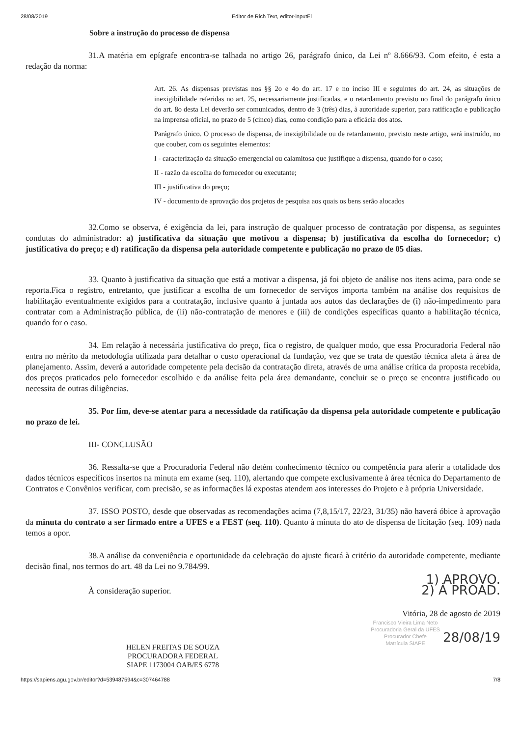28/08/2019 Editor de Rich Text, editor-inputEl
Sobre a instrução do processo de dispensa
31.A matéria em epígrafe encontra-se talhada no artigo 26, parágrafo único, da Lei nº 8.666/93. Com efeito, é esta a redação da norma:
Art. 26. As dispensas previstas nos §§ 2o e 4o do art. 17 e no inciso III e seguintes do art. 24, as situações de inexigibilidade referidas no art. 25, necessariamente justificadas, e o retardamento previsto no final do parágrafo único do art. 8o desta Lei deverão ser comunicados, dentro de 3 (três) dias, à autoridade superior, para ratificação e publicação na imprensa oficial, no prazo de 5 (cinco) dias, como condição para a eficácia dos atos.
Parágrafo único. O processo de dispensa, de inexigibilidade ou de retardamento, previsto neste artigo, será instruído, no que couber, com os seguintes elementos:
I - caracterização da situação emergencial ou calamitosa que justifique a dispensa, quando for o caso;
II - razão da escolha do fornecedor ou executante;
III - justificativa do preço;
IV - documento de aprovação dos projetos de pesquisa aos quais os bens serão alocados
32.Como se observa, é exigência da lei, para instrução de qualquer processo de contratação por dispensa, as seguintes condutas do administrador: a) justificativa da situação que motivou a dispensa; b) justificativa da escolha do fornecedor; c) justificativa do preço; e d) ratificação da dispensa pela autoridade competente e publicação no prazo de 05 dias.
33. Quanto à justificativa da situação que está a motivar a dispensa, já foi objeto de análise nos itens acima, para onde se reporta.Fica o registro, entretanto, que justificar a escolha de um fornecedor de serviços importa também na análise dos requisitos de habilitação eventualmente exigidos para a contratação, inclusive quanto à juntada aos autos das declarações de (i) não-impedimento para contratar com a Administração pública, de (ii) não-contratação de menores e (iii) de condições específicas quanto a habilitação técnica, quando for o caso.
34. Em relação à necessária justificativa do preço, fica o registro, de qualquer modo, que essa Procuradoria Federal não entra no mérito da metodologia utilizada para detalhar o custo operacional da fundação, vez que se trata de questão técnica afeta à área de planejamento. Assim, deverá a autoridade competente pela decisão da contratação direta, através de uma análise crítica da proposta recebida, dos preços praticados pelo fornecedor escolhido e da análise feita pela área demandante, concluir se o preço se encontra justificado ou necessita de outras diligências.
35. Por fim, deve-se atentar para a necessidade da ratificação da dispensa pela autoridade competente e publicação no prazo de lei.
III- CONCLUSÃO
36. Ressalta-se que a Procuradoria Federal não detém conhecimento técnico ou competência para aferir a totalidade dos dados técnicos específicos insertos na minuta em exame (seq. 110), alertando que compete exclusivamente à área técnica do Departamento de Contratos e Convênios verificar, com precisão, se as informações lá expostas atendem aos interesses do Projeto e à própria Universidade.
37. ISSO POSTO, desde que observadas as recomendações acima (7,8,15/17, 22/23, 31/35) não haverá óbice à aprovação da minuta do contrato a ser firmado entre a UFES e a FEST (seq. 110). Quanto à minuta do ato de dispensa de licitação (seq. 109) nada temos a opor.
38.A análise da conveniência e oportunidade da celebração do ajuste ficará à critério da autoridade competente, mediante decisão final, nos termos do art. 48 da Lei no 9.784/99.
1) APROVO.
2) À PROAD.
À consideração superior.
Vitória, 28 de agosto de 2019
Francisco Vieira Lima Neto
Procuradoria Geral da UFES
Procurador Chefe
Matrícula SIAPE
28/08/19
HELEN FREITAS DE SOUZA
PROCURADORA FEDERAL
SIAPE 1173004 OAB/ES 6778
https://sapiens.agu.gov.br/editor?d=539487594&c=307464788 7/8